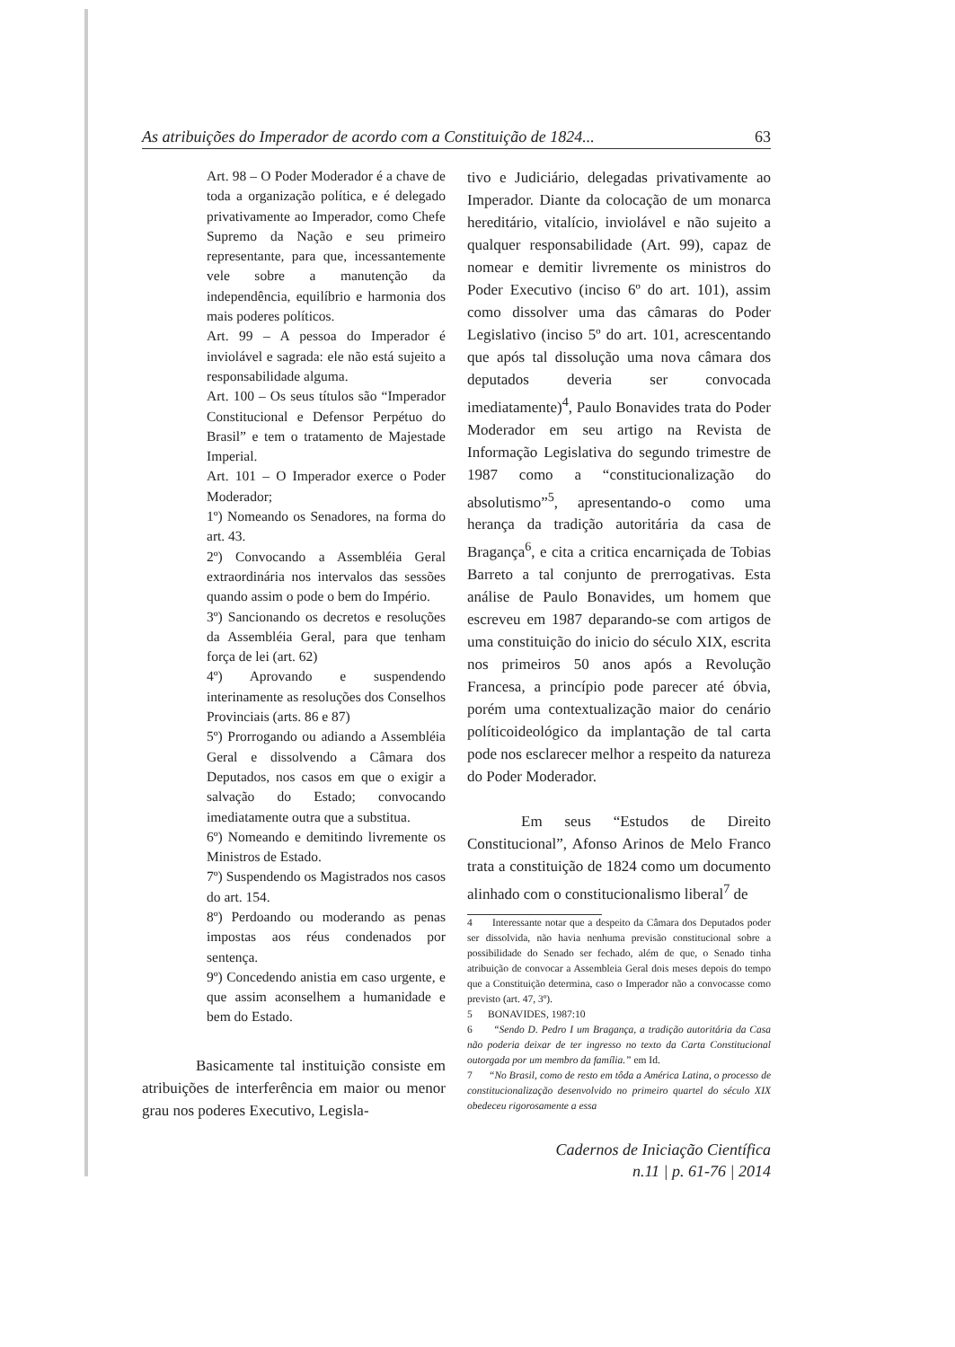As atribuições do Imperador de acordo com a Constituição de 1824... 63
Art. 98 – O Poder Moderador é a chave de toda a organização política, e é delegado privativamente ao Imperador, como Chefe Supremo da Nação e seu primeiro representante, para que, incessantemente vele sobre a manutenção da independência, equilíbrio e harmonia dos mais poderes políticos.
Art. 99 – A pessoa do Imperador é inviolável e sagrada: ele não está sujeito a responsabilidade alguma.
Art. 100 – Os seus títulos são “Imperador Constitucional e Defensor Perpétuo do Brasil” e tem o tratamento de Majestade Imperial.
Art. 101 – O Imperador exerce o Poder Moderador;
1º) Nomeando os Senadores, na forma do art. 43.
2º) Convocando a Assembléia Geral extraordinária nos intervalos das sessões quando assim o pode o bem do Império.
3º) Sancionando os decretos e resoluções da Assembléia Geral, para que tenham força de lei (art. 62)
4º) Aprovando e suspendendo interinamente as resoluções dos Conselhos Provinciais (arts. 86 e 87)
5º) Prorrogando ou adiando a Assembléia Geral e dissolvendo a Câmara dos Deputados, nos casos em que o exigir a salvação do Estado; convocando imediatamente outra que a substitua.
6º) Nomeando e demitindo livremente os Ministros de Estado.
7º) Suspendendo os Magistrados nos casos do art. 154.
8º) Perdoando ou moderando as penas impostas aos réus condenados por sentença.
9º) Concedendo anistia em caso urgente, e que assim aconselhem a humanidade e bem do Estado.
Basicamente tal instituição consiste em atribuições de interferência em maior ou menor grau nos poderes Executivo, Legisla-
tivo e Judiciário, delegadas privativamente ao Imperador. Diante da colocação de um monarca hereditário, vitalício, inviolável e não sujeito a qualquer responsabilidade (Art. 99), capaz de nomear e demitir livremente os ministros do Poder Executivo (inciso 6º do art. 101), assim como dissolver uma das câmaras do Poder Legislativo (inciso 5º do art. 101, acrescentando que após tal dissolução uma nova câmara dos deputados deveria ser convocada imediatamente)<sup>4</sup>, Paulo Bonavides trata do Poder Moderador em seu artigo na Revista de Informação Legislativa do segundo trimestre de 1987 como a “constitucionalização do absolutismo”<sup>5</sup>, apresentando-o como uma herança da tradição autoritária da casa de Bragança<sup>6</sup>, e cita a critica encarniçada de Tobias Barreto a tal conjunto de prerrogativas. Esta análise de Paulo Bonavides, um homem que escreveu em 1987 deparando-se com artigos de uma constituição do inicio do século XIX, escrita nos primeiros 50 anos após a Revolução Francesa, a princípio pode parecer até óbvia, porém uma contextualização maior do cenário políticoideológico da implantação de tal carta pode nos esclarecer melhor a respeito da natureza do Poder Moderador.
Em seus “Estudos de Direito Constitucional”, Afonso Arinos de Melo Franco trata a constituição de 1824 como um documento alinhado com o constitucionalismo liberal<sup>7</sup> de
4 Interessante notar que a despeito da Câmara dos Deputados poder ser dissolvida, não havia nenhuma previsão constitucional sobre a possibilidade do Senado ser fechado, além de que, o Senado tinha atribuição de convocar a Assembleia Geral dois meses depois do tempo que a Constituição determina, caso o Imperador não a convocasse como previsto (art. 47, 3º).
5 BONAVIDES, 1987:10
6 “Sendo D. Pedro I um Bragança, a tradição autoritária da Casa não poderia deixar de ter ingresso no texto da Carta Constitucional outorgada por um membro da família.” em Id.
7 “No Brasil, como de resto em tôda a América Latina, o processo de constitucionalização desenvolvido no primeiro quartel do século XIX obedeceu rigorosamente a essa
Cadernos de Iniciação Científica
n.11 | p. 61-76 | 2014